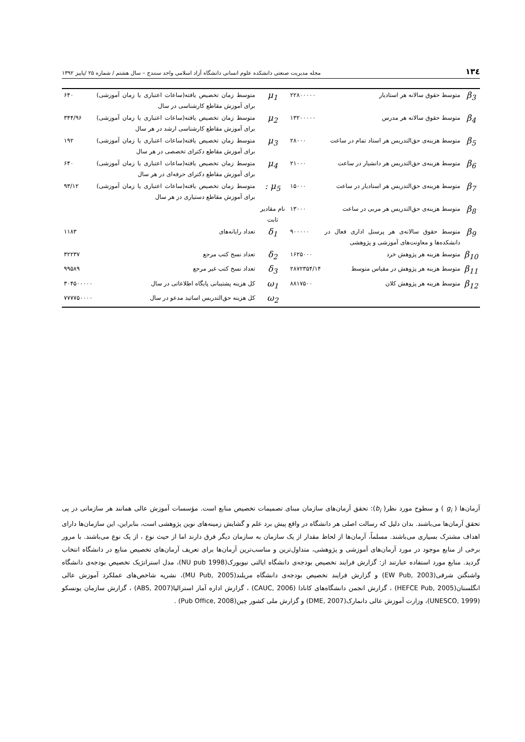۱۳٤ مجله مدیریت صنعتی دانشکده علوم انسانی دانشگاه آزاد اسلامی واحد سنندج – سال هشتم / شماره ۲۵ /پاییز ۱۳۹۲
| β<sub>3</sub> | متوسط حقوق سالانه هر استادیار | ۲۲۸۰۰۰۰۰ | μ<sub>1</sub> | متوسط زمان تخصیص یافته(ساعات اعتباری یا زمان آموزشی) برای آموزش مقاطع کارشناسی در سال | ۶۴۰ |
| β<sub>4</sub> | متوسط حقوق سالانه هر مدرس | ۱۳۲۰۰۰۰۰ | μ<sub>2</sub> | متوسط زمان تخصیص یافته(ساعات اعتباری یا زمان آموزشی) برای آموزش مقاطع کارشناسی ارشد در هر سال | ۳۴۴/۹۶ |
| β<sub>5</sub> | متوسط هزینه‌ی حق‌التدریس هر استاد تمام در ساعت | ۲۸۰۰۰ | μ<sub>3</sub> | متوسط زمان تخصیص یافته(ساعات اعتباری یا زمان آموزشی) برای آموزش مقاطع دکترای تخصصی در هر سال | ۱۹۲ |
| β<sub>6</sub> | متوسط هزینه‌ی حق‌التدریس هر دانشیار در ساعت | ۲۱۰۰۰ | μ<sub>4</sub> | متوسط زمان تخصیص یافته(ساعات اعتباری یا زمان آموزشی) برای آموزش مقاطع دکترای حرفه‌ای در هر سال | ۶۴۰ |
| β<sub>7</sub> | متوسط هزینه‌ی حق‌التدریس هر استادیار در ساعت | ۱۵۰۰۰ | μ<sub>5</sub> : | متوسط زمان تخصیص یافته(ساعات اعتباری یا زمان آموزشی) برای آموزش مقاطع دستیاری در هر سال | ۹۳/۱۲ |
| β<sub>8</sub> | متوسط هزینه‌ی حق‌التدریس هر مربی در ساعت | ۱۳۰۰۰ | نام مقادیر ثابت | | |
| β<sub>9</sub> | متوسط حقوق سالانه‌ی هر پرسنل اداری فعال در دانشکده‌ها و معاونت‌های آموزشی و پژوهشی | ۹۰۰۰۰۰ | δ<sub>1</sub> | تعداد رایانه‌های | ۱۱۸۳ |
| β<sub>10</sub> | متوسط هزینه هر پژوهش خرد | ۱۶۲۵۰۰۰ | δ<sub>2</sub> | تعداد نسخ کتب مرجع | ۳۲۲۳۷ |
| β<sub>11</sub> | متوسط هزینه هر پژوهش در مقیاس متوسط | ۲۸۷۲۳۵۴/۱۴ | δ<sub>3</sub> | تعداد نسخ کتب غیر مرجع | ۹۹۵۸۹ |
| β<sub>12</sub> | متوسط هزینه هر پژوهش کلان | ۸۸۱۷۵۰۰ | ω<sub>1</sub> | کل هزینه پشتیبانی پایگاه اطلاعاتی در سال | ۳۰۴۵۰۰۰۰۰ |
| | | | ω<sub>2</sub> | کل هزینه حق‌التدریس اساتید مدعو در سال | ۷۷۷۷۵۰۰۰۰ |
آرمان‌ها ( g<sub>i</sub> ) و سطوح مورد نظر( b<sub>i</sub>): تحقق آرمان‌های سازمان مبنای تصمیمات تخصیص منابع است. مؤسسات آموزش عالی همانند هر سازمانی در پی تحقق آرمان‌ها می‌باشند. بدان دلیل که رسالت اصلی هر دانشگاه در واقع پیش برد علم و گشایش زمینه‌های نوین پژوهشی است، بنابراین، این سازمان‌ها دارای اهداف مشترک بسیاری می‌باشند. مسلماً، آرمان‌ها از لحاظ مقدار از یک سازمان به سازمان دیگر فرق دارند اما از حیث نوع ، از یک نوع می‌باشند. با مرور برخی از منابع موجود در مورد آرمان‌های آموزشی و پژوهشی، متداول‌ترین و مناسب‌ترین آرمان‌ها برای تعریف آرمان‌های تخصیص منابع در دانشگاه انتخاب گردید. منابع مورد استفاده عبارتند از: گزارش فرایند تخصیص بودجه‌ی دانشگاه ایالتی نیویورک(NU pub 1998)، مدل استراتژیک تخصیص بودجه‌ی دانشگاه واشنگتن شرقی(EW Pub, 2003) و گزارش فرایند تخصیص بودجه‌ی دانشگاه مریلند(MU Pub, 2005)، نشریه شاخص‌های عملکرد آموزش عالی انگلستان(HEFCE Pub, 2005) ، گزارش انجمن دانشگاه‌های کانادا (CAUC, 2006) ، گزارش اداره آمار استرالیا(ABS, 2007) ، گزارش سازمان یونسکو (UNESCO, 1999)، وزارت آموزش عالی دانمارک(DME, 2007) و گزارش ملی کشور چین(Pub Office, 2008) .